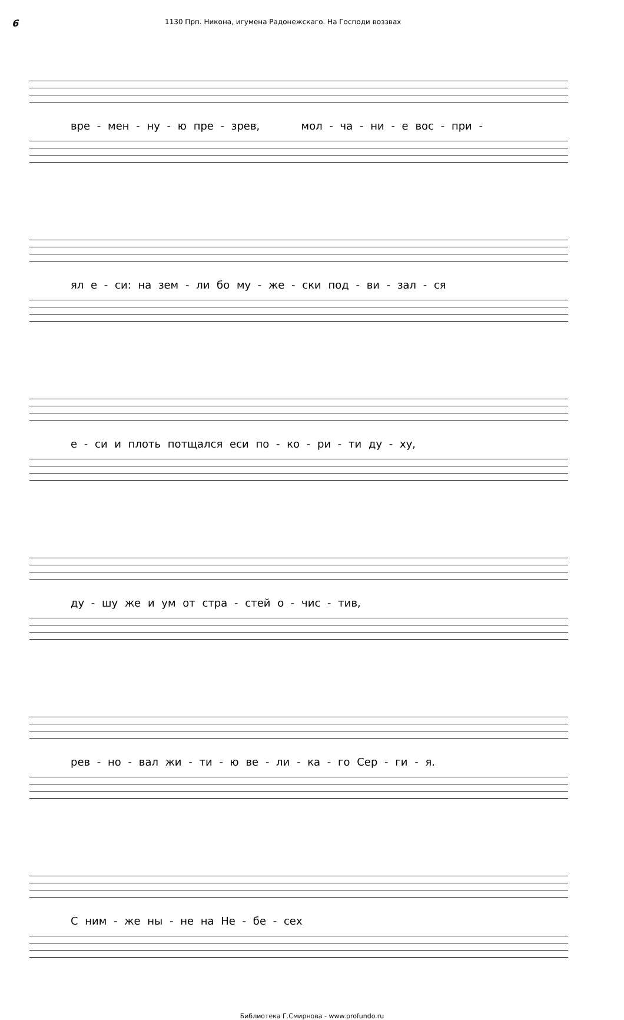6
1130 Прп. Никона, игумена Радонежскаго. На Господи воззвах
вре - мен - ну - ю пре - зрев, мол - ча - ни - е вос - при -
ял е - си: на зем - ли бо му - же - ски под - ви - зал - ся
е - си и плоть потщался еси по - ко - ри - ти ду - ху,
ду - шу же и ум от стра - стей о - чис - тив,
рев - но - вал жи - ти - ю ве - ли - ка - го Сер - ги - я.
С ним - же ны - не на Не - бе - сех
Библиотека Г.Смирнова - www.profundo.ru